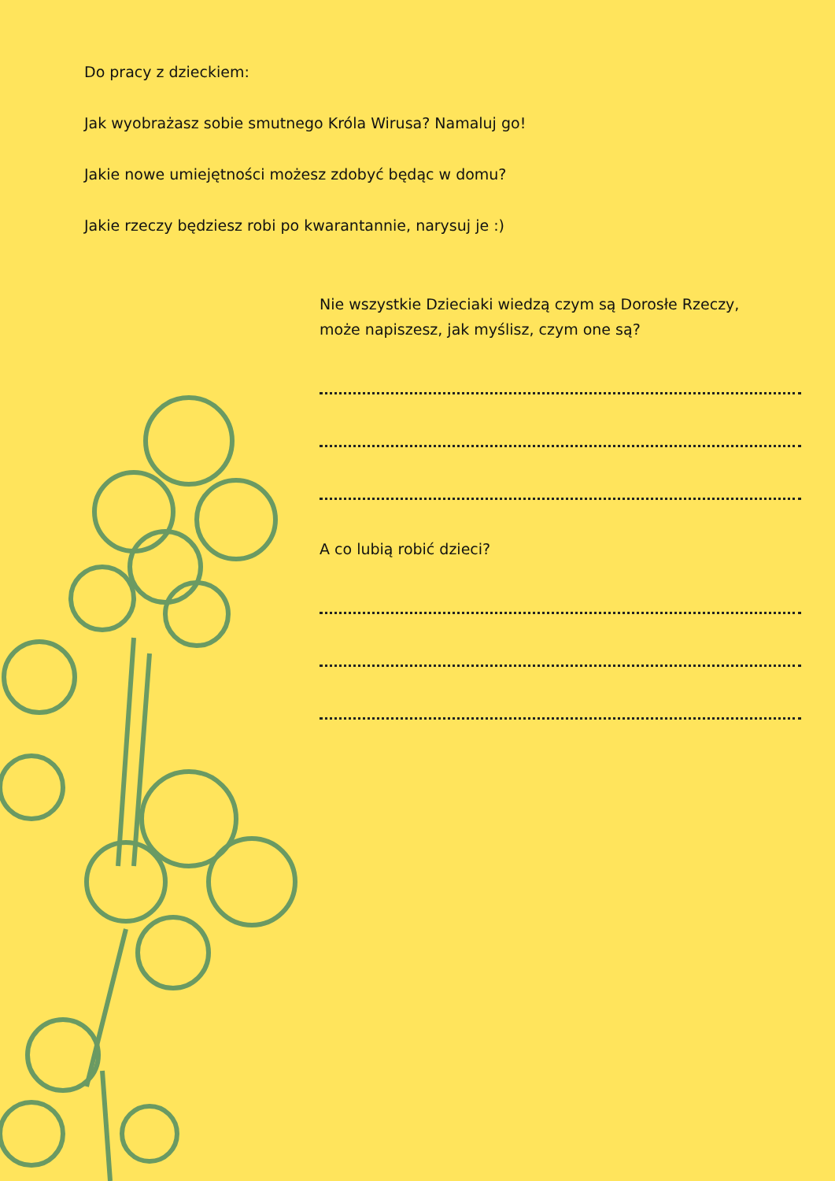Do pracy z dzieckiem:
Jak wyobrażasz sobie smutnego Króla Wirusa? Namaluj go!
Jakie nowe umiejętności możesz zdobyć będąc w domu?
Jakie rzeczy będziesz robi po kwarantannie, narysuj je :)
Nie wszystkie Dzieciaki wiedzą czym są Dorosłe Rzeczy,
może napiszesz, jak myślisz, czym one są?
A co lubią robić dzieci?